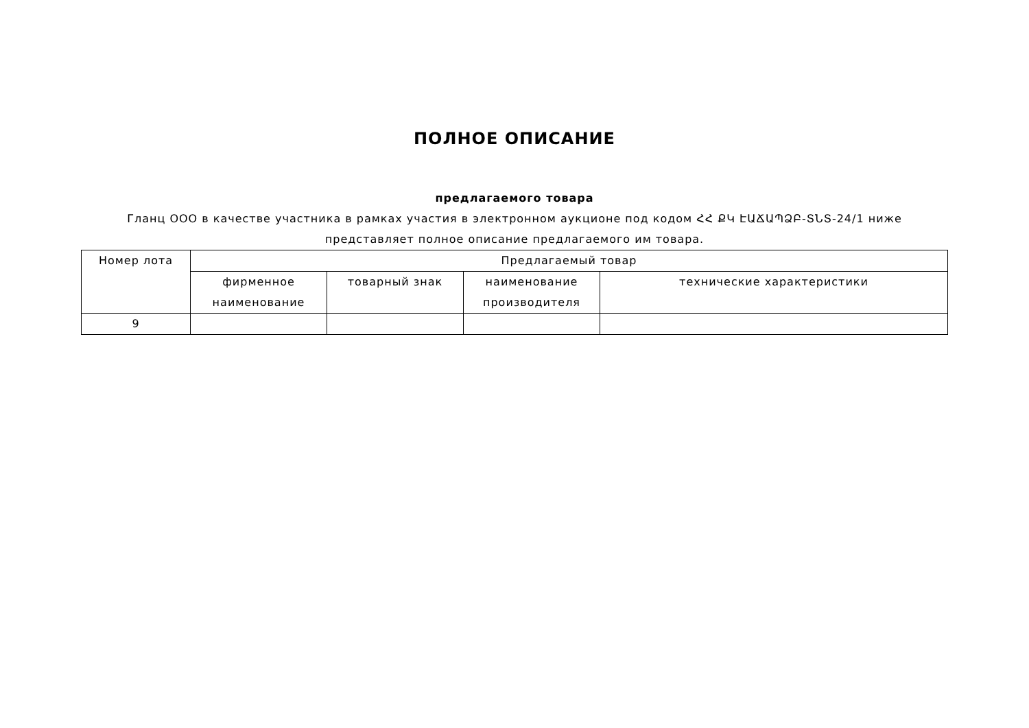ПОЛНОЕ ОПИСАНИЕ
предлагаемого товара
Гланц ООО в качестве участника в рамках участия в электронном аукционе под кодом ՀՀ ՔԿ ԷԱՃԱՊՁԲ-ՏՆՏ-24/1 ниже представляет полное описание предлагаемого им товара.
| Номер лота | Предлагаемый товар | | | |
| --- | --- | --- | --- | --- |
| | фирменное наименование | товарный знак | наименование производителя | технические характеристики |
| 9 | | | | |